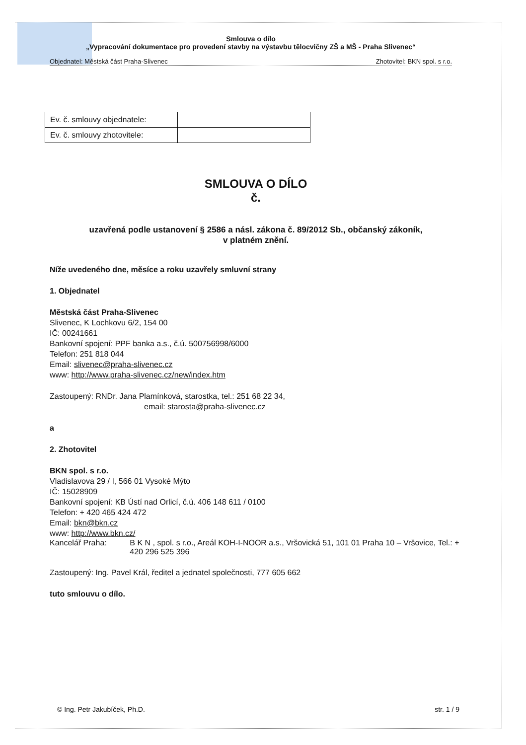Smlouva o dílo
„Vypracování dokumentace pro provedení stavby na výstavbu tělocvičny ZŠ a MŠ - Praha Slivenec“
Objednatel: Městská část Praha-Slivenec Zhotovitel: BKN spol. s r.o.
| Ev. č. smlouvy objednatele: | |
| Ev. č. smlouvy zhotovitele: | |
SMLOUVA O DÍLO
č.
uzavřená podle ustanovení § 2586 a násl. zákona č. 89/2012 Sb., občanský zákoník,
v platném znění.
Níže uvedeného dne, měsíce a roku uzavřely smluvní strany
1. Objednatel
Městská část Praha-Slivenec
Slivenec, K Lochkovu 6/2, 154 00
IČ: 00241661
Bankovní spojení: PPF banka a.s., č.ú. 500756998/6000
Telefon: 251 818 044
Email: slivenec@praha-slivenec.cz
www: http://www.praha-slivenec.cz/new/index.htm
Zastoupený: RNDr. Jana Plamínková, starostka, tel.: 251 68 22 34,
email: starosta@praha-slivenec.cz
a
2. Zhotovitel
BKN spol. s r.o.
Vladislavova 29 / I, 566 01 Vysoké Mýto
IČ: 15028909
Bankovní spojení: KB Ústí nad Orlicí, č.ú. 406 148 611 / 0100
Telefon: + 420 465 424 472
Email: bkn@bkn.cz
www: http://www.bkn.cz/
Kancelář Praha: B K N , spol. s r.o., Areál KOH-I-NOOR a.s., Vršovická 51, 101 01 Praha 10 – Vršovice, Tel.: + 420 296 525 396
Zastoupený: Ing. Pavel Král, ředitel a jednatel společnosti, 777 605 662
tuto smlouvu o dílo.
© Ing. Petr Jakubíček, Ph.D. str. 1 / 9